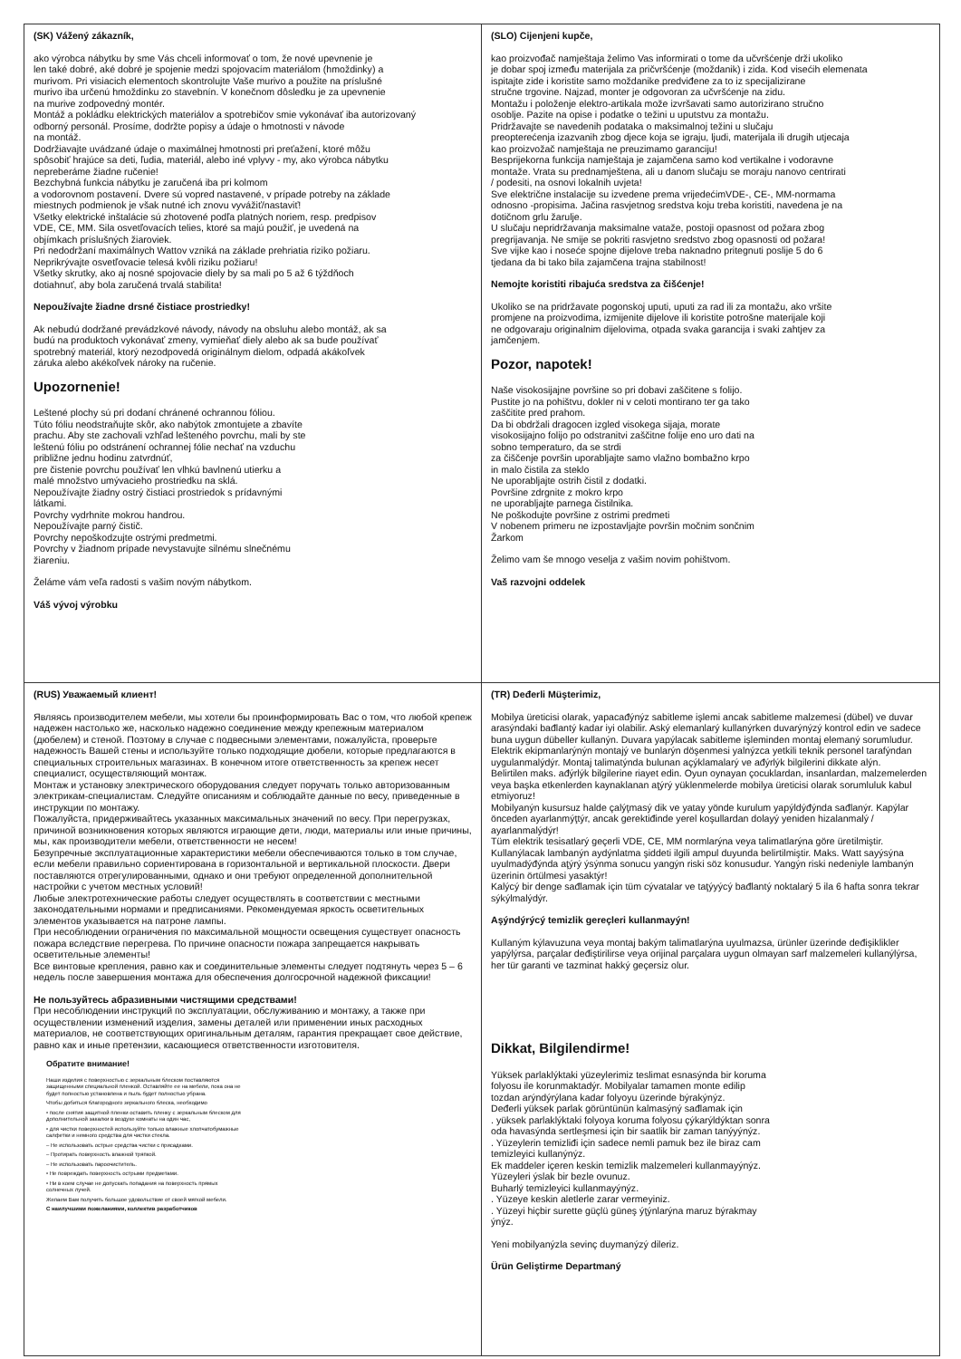(SK) Vážený zákazník,
ako výrobca nábytku by sme Vás chceli informovať o tom, že nové upevnenie je
len také dobré, aké dobré je spojenie medzi spojovacím materiálom (hmoždinky) a
murivom. Pri visiacich elementoch skontrolujte Vaše murivo a použite na príslušné
murivo iba určenú hmoždinku zo stavebnín. V konečnom dôsledku je za upevnenie
na murive zodpovedný montér.
Montáž a pokládku elektrických materiálov a spotrebičov smie vykonávať iba autorizovaný
odborný personál. Prosíme, dodržte popisy a údaje o hmotnosti v návode
na montáž.
Dodržiavajte uvádzané údaje o maximálnej hmotnosti pri preťažení, ktoré môžu
spôsobiť hrajúce sa deti, ľudia, materiál, alebo iné vplyvy - my, ako výrobca nábytku
nepreberáme žiadne ručenie!
Bezchybná funkcia nábytku je zaručená iba pri kolmom
a vodorovnom postavení. Dvere sú vopred nastavené, v prípade potreby na základe
miestnych podmienok je však nutné ich znovu vyvážiť/nastaviť!
Všetky elektrické inštalácie sú zhotovené podľa platných noriem, resp. predpisov
VDE, CE, MM. Sila osvetľovacích telies, ktoré sa majú použiť, je uvedená na
objímkach príslušných žiaroviek.
Pri nedodržaní maximálnych Wattov vzniká na základe prehriatia riziko požiaru.
Neprikrývajte osvetľovacie telesá kvôli riziku požiaru!
Všetky skrutky, ako aj nosné spojovacie diely by sa mali po 5 až 6 týždňoch
dotiahnuť, aby bola zaručená trvalá stabilita!
Nepoužívajte žiadne drsné čistiace prostriedky!
Ak nebudú dodržané prevádzkové návody, návody na obsluhu alebo montáž, ak sa
budú na produktoch vykonávať zmeny, vymieňať diely alebo ak sa bude používať
spotrebný materiál, ktorý nezodpovedá originálnym dielom, odpadá akákoľvek
záruka alebo akékoľvek nároky na ručenie.
Upozornenie!
Leštené plochy sú pri dodaní chránené ochrannou fóliou.
Túto fóliu neodstraňujte skôr, ako nabýtok zmontujete a zbavíte
prachu. Aby ste zachovali vzhľad lešteného povrchu, mali by ste
leštenú fóliu po odstránení ochrannej fólie nechať na vzduchu
približne jednu hodinu zatvrdnúť,
pre čistenie povrchu používať len vlhkú bavlnenú utierku a
malé množstvo umývacieho prostriedku na sklá.
Nepoužívajte žiadny ostrý čistiaci prostriedok s prídavnými
látkami.
Povrchy vydrhnite mokrou handrou.
Nepoužívajte parný čistič.
Povrchy nepoškodzujte ostrými predmetmi.
Povrchy v žiadnom prípade nevystavujte silnému slnečnému
žiareniu.
Želáme vám veľa radosti s vašim novým nábytkom.
Váš vývoj výrobku
(SLO) Cijenjeni kupče,
kao proizvođač namještaja želimo Vas informirati o tome da učvršćenje drži ukoliko
je dobar spoj između materijala za pričvršćenje (moždanik) i zida. Kod visećih elemenata
ispitajte zide i koristite samo moždanike predviđene za to iz specijalizirane
stručne trgovine. Najzad, monter je odgovoran za učvršćenje na zidu.
Montažu i položenje elektro-artikala može izvršavati samo autorizirano stručno
osoblje. Pazite na opise i podatke o težini u uputstvu za montažu.
Pridržavajte se navedenih podataka o maksimalnoj težini u slučaju
preopterećenja izazvanih zbog djece koja se igraju, ljudi, materijala ili drugih utjecaja
kao proizvožač namještaja ne preuzimamo garanciju!
Besprijekorna funkcija namještaja je zajamčena samo kod vertikalne i vodoravne
montaže. Vrata su prednamještena, ali u danom slučaju se moraju nanovo centrirati
/ podesiti, na osnovi lokalnih uvjeta!
Sve električne instalacije su izvedene prema vrijedećimVDE-, CE-, MM-normama
odnosno -propisima. Jačina rasvjetnog sredstva koju treba koristiti, navedena je na
dotičnom grlu žarulje.
U slučaju nepridržavanja maksimalne vataže, postoji opasnost od požara zbog
pregrijavanja. Ne smije se pokriti rasvjetno sredstvo zbog opasnosti od požara!
Sve vijke kao i noseće spojne dijelove treba naknadno pritegnuti poslije 5 do 6
tjedana da bi tako bila zajamčena trajna stabilnost!
Nemojte koristiti ribajuća sredstva za čišćenje!
Ukoliko se na pridržavate pogonskoj uputi, uputi za rad ili za montažu, ako vršite
promjene na proizvodima, izmijenite dijelove ili koristite potrošne materijale koji
ne odgovaraju originalnim dijelovima, otpada svaka garancija i svaki zahtjev za
jamčenjem.
Pozor, napotek!
Naše visokosijajne površine so pri dobavi zaščitene s folijo.
Pustite jo na pohištvu, dokler ni v celoti montirano ter ga tako
zaščitite pred prahom.
Da bi obdržali dragocen izgled visokega sijaja, morate
visokosijajno folijo po odstranitvi zaščitne folije eno uro dati na
sobno temperaturo, da se strdi
za čiščenje površin uporabljajte samo vlažno bombažno krpo
in malo čistila za steklo
Ne uporabljajte ostrih čistil z dodatki.
Površine zdrgnite z mokro krpo
ne uporabljajte parnega čistilnika.
Ne poškodujte površine z ostrimi predmeti
V nobenem primeru ne izpostavljajte površin močnim sončnim
Žarkom
Želimo vam še mnogo veselja z vašim novim pohištvom.
Vaš razvojni oddelek
(RUS) Уважаемый клиент!
Являясь производителем мебели, мы хотели бы проинформировать Вас о том, что любой крепеж надежен настолько же, насколько надежно соединение между крепежным материалом (дюбелем) и стеной. Поэтому в случае с подвесными элементами, пожалуйста, проверьте надежность Вашей стены и используйте только подходящие дюбели, которые предлагаются в специальных строительных магазинах. В конечном итоге ответственность за крепеж несет специалист, осуществляющий монтаж.
Монтаж и установку электрического оборудования следует поручать только авторизованным электрикам-специалистам. Следуйте описаниям и соблюдайте данные по весу, приведенные в инструкции по монтажу.
Пожалуйста, придерживайтесь указанных максимальных значений по весу. При перегрузках, причиной возникновения которых являются играющие дети, люди, материалы или иные причины, мы, как производители мебели, ответственности не несем!
Безупречные эксплуатационные характеристики мебели обеспечиваются только в том случае, если мебели правильно сориентирована в горизонтальной и вертикальной плоскости. Двери поставляются отрегулированными, однако и они требуют определенной дополнительной настройки с учетом местных условий!
Любые электротехнические работы следует осуществлять в соответствии с местными законодательными нормами и предписаниями. Рекомендуемая яркость осветительных элементов указывается на патроне лампы.
При несоблюдении ограничения по максимальной мощности освещения существует опасность пожара вследствие перегрева. По причине опасности пожара запрещается накрывать осветительные элементы!
Все винтовые крепления, равно как и соединительные элементы следует подтянуть через 5 – 6 недель после завершения монтажа для обеспечения долгосрочной надежной фиксации!
Не пользуйтесь абразивными чистящими средствами!
При несоблюдении инструкций по эксплуатации, обслуживанию и монтажу, а также при осуществлении изменений изделия, замены деталей или применении иных расходных материалов, не соответствующих оригинальным деталям, гарантия прекращает свое действие, равно как и иные претензии, касающиеся ответственности изготовителя.
Обратите внимание!
Наши изделия с поверхностью с зеркальным блеском поставляются защищенными специальной пленкой. Оставляйте ее на мебели, пока она не будет полностью установлена и пыль будет полностью убрана.
Чтобы добиться благородного зеркального блеска, необходимо
• после снятия защитной пленки оставить пленку с зеркальным блеском для дополнительной закалки в воздухе комнаты на один час,
• для чистки поверхностей используйте только влажные хлопчатобумажные салфетки и немного средства для чистки стекла.
– Не использовать острые средства чистки с присадками.
– Протирать поверхность влажной тряпкой.
– Не использовать пароочиститель.
• Не повреждать поверхность острыми предметами.
• Ни в коем случае не допускать попадания на поверхность прямых солнечных лучей.
Желаем Вам получить большое удовольствие от своей мягкой мебели.
С наилучшими пожеланиями, коллектив разработчиков
(TR) Deđerli Müşterimiz,
Mobilya üreticisi olarak, yapacađýnýz sabitleme işlemi ancak sabitleme malzemesi (dübel) ve duvar arasýndaki bađlantý kadar iyi olabilir. Aský elemanlarý kullanýrken duvarýnýzý kontrol edin ve sadece buna uygun dübeller kullanýn. Duvara yapýlacak sabitleme işleminden montaj elemaný sorumludur.
Elektrik ekipmanlarýnýn montajý ve bunlarýn döşenmesi yalnýzca yetkili teknik personel tarafýndan uygulanmalýdýr. Montaj talimatýnda bulunan açýklamalarý ve ađýrlýk bilgilerini dikkate alýn.
Belirtilen maks. ađýrlýk bilgilerine riayet edin. Oyun oynayan çocuklardan, insanlardan, malzemelerden veya başka etkenlerden kaynaklanan aţýrý yüklenmelerde mobilya üreticisi olarak sorumluluk kabul etmiyoruz!
Mobilyanýn kusursuz halde çalýţmasý dik ve yatay yönde kurulum yapýldýđýnda sađlanýr. Kapýlar önceden ayarlanmýţtýr, ancak gerektiđinde yerel koşullardan dolayý yeniden hizalanmalý / ayarlanmalýdýr!
Tüm elektrik tesisatlarý geçerli VDE, CE, MM normlarýna veya talimatlarýna göre üretilmiştir. Kullanýlacak lambanýn aydýnlatma şiddeti ilgili ampul duyunda belirtilmiştir. Maks. Watt sayýsýna uyulmadýđýnda aţýrý ýsýnma sonucu yangýn riski söz konusudur. Yangýn riski nedeniyle lambanýn üzerinin örtülmesi yasaktýr!
Kalýcý bir denge sađlamak için tüm cývatalar ve taţýyýcý bađlantý noktalarý 5 ila 6 hafta sonra tekrar sýkýlmalýdýr.
Aşýndýrýcý temizlik gereçleri kullanmayýn!
Kullaným kýlavuzuna veya montaj bakým talimatlarýna uyulmazsa, ürünler üzerinde deđişiklikler yapýlýrsa, parçalar deđiştirilirse veya orijinal parçalara uygun olmayan sarf malzemeleri kullanýlýrsa, her tür garanti ve tazminat hakký geçersiz olur.
Dikkat, Bilgilendirme!
Yüksek parlaklýktaki yüzeylerimiz teslimat esnasýnda bir koruma
folyosu ile korunmaktadýr. Mobilyalar tamamen monte edilip
tozdan arýndýrýlana kadar folyoyu üzerinde býrakýnýz.
Deđerli yüksek parlak görüntünün kalmasýný sađlamak için
. yüksek parlaklýktaki folyoya koruma folyosu çýkarýldýktan sonra
oda havasýnda sertleşmesi için bir saatlik bir zaman tanýyýnýz.
. Yüzeylerin temizliđi için sadece nemli pamuk bez ile biraz cam
temizleyici kullanýnýz.
Ek maddeler içeren keskin temizlik malzemeleri kullanmayýnýz.
Yüzeyleri ýslak bir bezle ovunuz.
Buharlý temizleyici kullanmayýnýz.
. Yüzeye keskin aletlerle zarar vermeyiniz.
. Yüzeyi hiçbir surette güçlü güneş ýţýnlarýna maruz býrakmay
ýnýz.
Yeni mobilyanýzla sevinç duymanýzý dileriz.
Ürün Geliştirme Departmaný